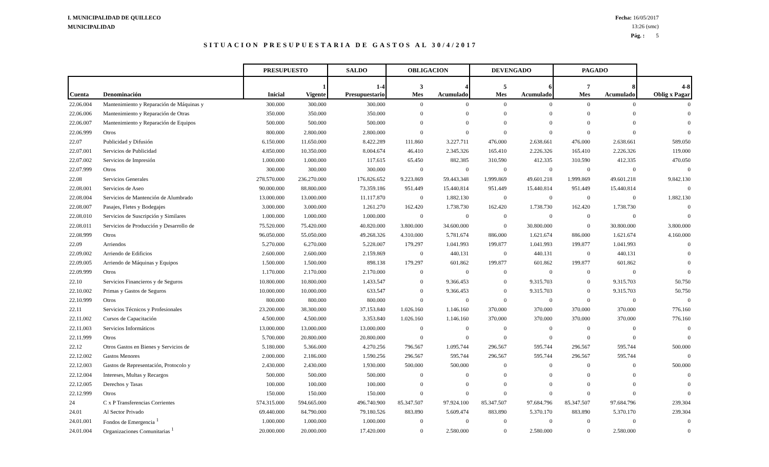I. MUNICIPALIDAD DE QUILLECO
MUNICIPALIDAD
Fecha: 16/05/2017
13:26 (smc)
Pág. : 5
SITUACION PRESUPUESTARIA DE GASTOS AL 30/4/2017
| | | PRESUPUESTO | | SALDO | OBLIGACION | | DEVENGADO | | PAGADO | | |
| --- | --- | --- | --- | --- | --- | --- | --- | --- | --- | --- | --- |
| Cuenta | Denominación | Inicial | 1 Vigente | 1-4 Presupuestario | 3 Mes | 4 Acumulado | 5 Mes | 6 Acumulado | 7 Mes | 8 Acumulado | 4-8 Oblig x Pagar |
| 22.06.004 | Mantenimiento y Reparación de Máquinas y | 300.000 | 300.000 | 300.000 | 0 | 0 | 0 | 0 | 0 | 0 | 0 |
| 22.06.006 | Mantenimiento y Reparación de Otras | 350.000 | 350.000 | 350.000 | 0 | 0 | 0 | 0 | 0 | 0 | 0 |
| 22.06.007 | Mantenimiento y Reparación de Equipos | 500.000 | 500.000 | 500.000 | 0 | 0 | 0 | 0 | 0 | 0 | 0 |
| 22.06.999 | Otros | 800.000 | 2.800.000 | 2.800.000 | 0 | 0 | 0 | 0 | 0 | 0 | 0 |
| 22.07 | Publicidad y Difusión | 6.150.000 | 11.650.000 | 8.422.289 | 111.860 | 3.227.711 | 476.000 | 2.638.661 | 476.000 | 2.638.661 | 589.050 |
| 22.07.001 | Servicios de Publicidad | 4.850.000 | 10.350.000 | 8.004.674 | 46.410 | 2.345.326 | 165.410 | 2.226.326 | 165.410 | 2.226.326 | 119.000 |
| 22.07.002 | Servicios de Impresión | 1.000.000 | 1.000.000 | 117.615 | 65.450 | 882.385 | 310.590 | 412.335 | 310.590 | 412.335 | 470.050 |
| 22.07.999 | Otros | 300.000 | 300.000 | 300.000 | 0 | 0 | 0 | 0 | 0 | 0 | 0 |
| 22.08 | Servicios Generales | 278.570.000 | 236.270.000 | 176.826.652 | 9.223.869 | 59.443.348 | 1.999.869 | 49.601.218 | 1.999.869 | 49.601.218 | 9.842.130 |
| 22.08.001 | Servicios de Aseo | 90.000.000 | 88.800.000 | 73.359.186 | 951.449 | 15.440.814 | 951.449 | 15.440.814 | 951.449 | 15.440.814 | 0 |
| 22.08.004 | Servicios de Mantención de Alumbrado | 13.000.000 | 13.000.000 | 11.117.870 | 0 | 1.882.130 | 0 | 0 | 0 | 0 | 1.882.130 |
| 22.08.007 | Pasajes, Fletes y Bodegajes | 3.000.000 | 3.000.000 | 1.261.270 | 162.420 | 1.738.730 | 162.420 | 1.738.730 | 162.420 | 1.738.730 | 0 |
| 22.08.010 | Servicios de Suscripción y Similares | 1.000.000 | 1.000.000 | 1.000.000 | 0 | 0 | 0 | 0 | 0 | 0 | 0 |
| 22.08.011 | Servicios de Producción y Desarrollo de | 75.520.000 | 75.420.000 | 40.820.000 | 3.800.000 | 34.600.000 | 0 | 30.800.000 | 0 | 30.800.000 | 3.800.000 |
| 22.08.999 | Otros | 96.050.000 | 55.050.000 | 49.268.326 | 4.310.000 | 5.781.674 | 886.000 | 1.621.674 | 886.000 | 1.621.674 | 4.160.000 |
| 22.09 | Arriendos | 5.270.000 | 6.270.000 | 5.228.007 | 179.297 | 1.041.993 | 199.877 | 1.041.993 | 199.877 | 1.041.993 | 0 |
| 22.09.002 | Arriendo de Edificios | 2.600.000 | 2.600.000 | 2.159.869 | 0 | 440.131 | 0 | 440.131 | 0 | 440.131 | 0 |
| 22.09.005 | Arriendo de Máquinas y Equipos | 1.500.000 | 1.500.000 | 898.138 | 179.297 | 601.862 | 199.877 | 601.862 | 199.877 | 601.862 | 0 |
| 22.09.999 | Otros | 1.170.000 | 2.170.000 | 2.170.000 | 0 | 0 | 0 | 0 | 0 | 0 | 0 |
| 22.10 | Servicios Financieros y de Seguros | 10.800.000 | 10.800.000 | 1.433.547 | 0 | 9.366.453 | 0 | 9.315.703 | 0 | 9.315.703 | 50.750 |
| 22.10.002 | Primas y Gastos de Seguros | 10.000.000 | 10.000.000 | 633.547 | 0 | 9.366.453 | 0 | 9.315.703 | 0 | 9.315.703 | 50.750 |
| 22.10.999 | Otros | 800.000 | 800.000 | 800.000 | 0 | 0 | 0 | 0 | 0 | 0 | 0 |
| 22.11 | Servicios Técnicos y Profesionales | 23.200.000 | 38.300.000 | 37.153.840 | 1.026.160 | 1.146.160 | 370.000 | 370.000 | 370.000 | 370.000 | 776.160 |
| 22.11.002 | Cursos de Capacitación | 4.500.000 | 4.500.000 | 3.353.840 | 1.026.160 | 1.146.160 | 370.000 | 370.000 | 370.000 | 370.000 | 776.160 |
| 22.11.003 | Servicios Informáticos | 13.000.000 | 13.000.000 | 13.000.000 | 0 | 0 | 0 | 0 | 0 | 0 | 0 |
| 22.11.999 | Otros | 5.700.000 | 20.800.000 | 20.800.000 | 0 | 0 | 0 | 0 | 0 | 0 | 0 |
| 22.12 | Otros Gastos en Bienes y Servicios de | 5.180.000 | 5.366.000 | 4.270.256 | 796.567 | 1.095.744 | 296.567 | 595.744 | 296.567 | 595.744 | 500.000 |
| 22.12.002 | Gastos Menores | 2.000.000 | 2.186.000 | 1.590.256 | 296.567 | 595.744 | 296.567 | 595.744 | 296.567 | 595.744 | 0 |
| 22.12.003 | Gastos de Representación, Protocolo y | 2.430.000 | 2.430.000 | 1.930.000 | 500.000 | 500.000 | 0 | 0 | 0 | 0 | 500.000 |
| 22.12.004 | Intereses, Multas y Recargos | 500.000 | 500.000 | 500.000 | 0 | 0 | 0 | 0 | 0 | 0 | 0 |
| 22.12.005 | Derechos y Tasas | 100.000 | 100.000 | 100.000 | 0 | 0 | 0 | 0 | 0 | 0 | 0 |
| 22.12.999 | Otros | 150.000 | 150.000 | 150.000 | 0 | 0 | 0 | 0 | 0 | 0 | 0 |
| 24 | C x P Transferencias Corrientes | 574.315.000 | 594.665.000 | 496.740.900 | 85.347.507 | 97.924.100 | 85.347.507 | 97.684.796 | 85.347.507 | 97.684.796 | 239.304 |
| 24.01 | Al Sector Privado | 69.440.000 | 84.790.000 | 79.180.526 | 883.890 | 5.609.474 | 883.890 | 5.370.170 | 883.890 | 5.370.170 | 239.304 |
| 24.01.001 | Fondos de Emergencia <sup>1</sup> | 1.000.000 | 1.000.000 | 1.000.000 | 0 | 0 | 0 | 0 | 0 | 0 | 0 |
| 24.01.004 | Organizaciones Comunitarias <sup>1</sup> | 20.000.000 | 20.000.000 | 17.420.000 | 0 | 2.580.000 | 0 | 2.580.000 | 0 | 2.580.000 | 0 |